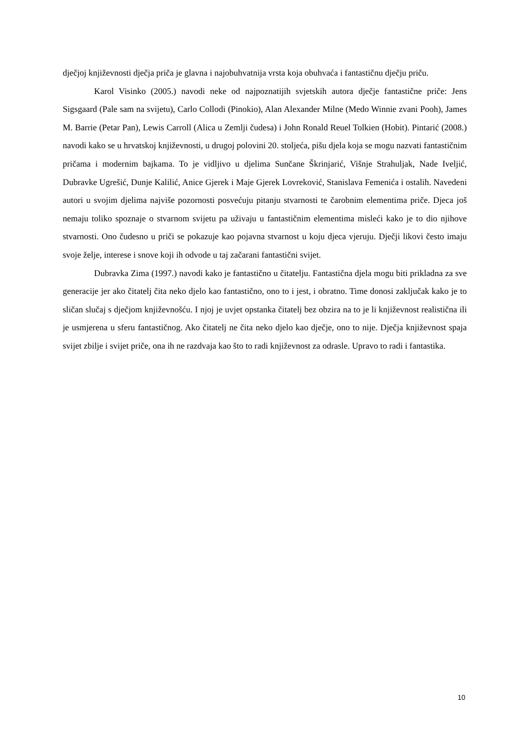dječjoj književnosti dječja priča je glavna i najobuhvatnija vrsta koja obuhvaća i fantastičnu dječju priču.
Karol Visinko (2005.) navodi neke od najpoznatijih svjetskih autora dječje fantastične priče: Jens Sigsgaard (Pale sam na svijetu), Carlo Collodi (Pinokio), Alan Alexander Milne (Medo Winnie zvani Pooh), James M. Barrie (Petar Pan), Lewis Carroll (Alica u Zemlji čudesa) i John Ronald Reuel Tolkien (Hobit). Pintarić (2008.) navodi kako se u hrvatskoj književnosti, u drugoj polovini 20. stoljeća, pišu djela koja se mogu nazvati fantastičnim pričama i modernim bajkama. To je vidljivo u djelima Sunčane Škrinjarić, Višnje Strahuljak, Nade Iveljić, Dubravke Ugrešić, Dunje Kalilić, Anice Gjerek i Maje Gjerek Lovreković, Stanislava Femenića i ostalih. Navedeni autori u svojim djelima najviše pozornosti posvećuju pitanju stvarnosti te čarobnim elementima priče. Djeca još nemaju toliko spoznaje o stvarnom svijetu pa uživaju u fantastičnim elementima misleći kako je to dio njihove stvarnosti. Ono čudesno u priči se pokazuje kao pojavna stvarnost u koju djeca vjeruju. Dječji likovi često imaju svoje želje, interese i snove koji ih odvode u taj začarani fantastični svijet.
Dubravka Zima (1997.) navodi kako je fantastično u čitatelju. Fantastična djela mogu biti prikladna za sve generacije jer ako čitatelj čita neko djelo kao fantastično, ono to i jest, i obratno. Time donosi zaključak kako je to sličan slučaj s dječjom književnošću. I njoj je uvjet opstanka čitatelj bez obzira na to je li književnost realistična ili je usmjerena u sferu fantastičnog. Ako čitatelj ne čita neko djelo kao dječje, ono to nije. Dječja književnost spaja svijet zbilje i svijet priče, ona ih ne razdvaja kao što to radi književnost za odrasle. Upravo to radi i fantastika.
10